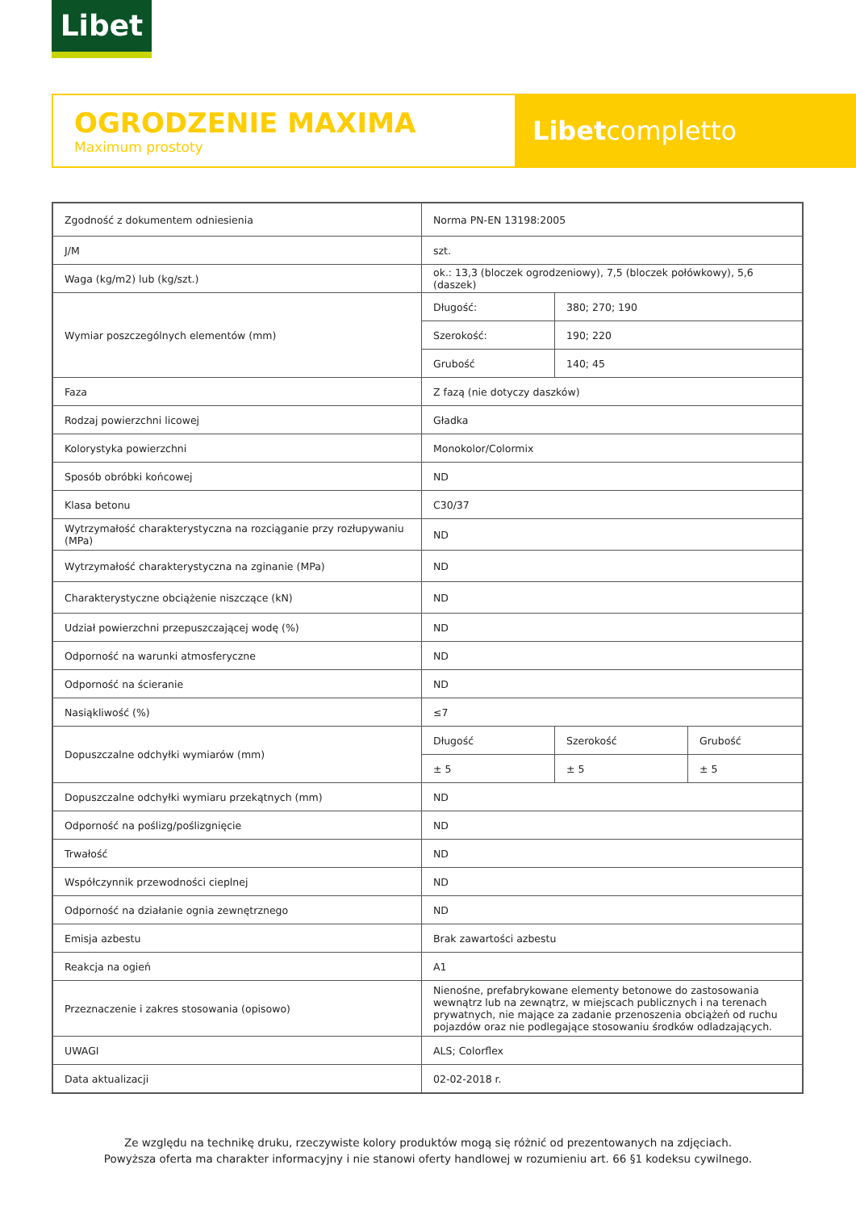Libet
OGRODZENIE MAXIMA
Maximum prostoty
Libetcompletto
| Zgodność z dokumentem odniesienia | Norma PN-EN 13198:2005 | | |
| J/M | szt. | | |
| Waga (kg/m2) lub (kg/szt.) | ok.: 13,3 (bloczek ogrodzeniowy), 7,5 (bloczek połówkowy), 5,6 (daszek) | | |
| Wymiar poszczególnych elementów (mm) | Długość: | 380; 270; 190 | |
| | Szerokość: | 190; 220 | |
| | Grubość | 140; 45 | |
| Faza | Z fazą (nie dotyczy daszków) | | |
| Rodzaj powierzchni licowej | Gładka | | |
| Kolorystyka powierzchni | Monokolor/Colormix | | |
| Sposób obróbki końcowej | ND | | |
| Klasa betonu | C30/37 | | |
| Wytrzymałość charakterystyczna na rozciąganie przy rozłupywaniu (MPa) | ND | | |
| Wytrzymałość charakterystyczna na zginanie (MPa) | ND | | |
| Charakterystyczne obciążenie niszczące (kN) | ND | | |
| Udział powierzchni przepuszczającej wodę (%) | ND | | |
| Odporność na warunki atmosferyczne | ND | | |
| Odporność na ścieranie | ND | | |
| Nasiąkliwość (%) | ≤7 | | |
| Dopuszczalne odchyłki wymiarów (mm) | Długość | Szerokość | Grubość |
| | ± 5 | ± 5 | ± 5 |
| Dopuszczalne odchyłki wymiaru przekątnych (mm) | ND | | |
| Odporność na poślizg/poślizgnięcie | ND | | |
| Trwałość | ND | | |
| Współczynnik przewodności cieplnej | ND | | |
| Odporność na działanie ognia zewnętrznego | ND | | |
| Emisja azbestu | Brak zawartości azbestu | | |
| Reakcja na ogień | A1 | | |
| Przeznaczenie i zakres stosowania (opisowo) | Nienośne, prefabrykowane elementy betonowe do zastosowania wewnątrz lub na zewnątrz, w miejscach publicznych i na terenach prywatnych, nie mające za zadanie przenoszenia obciążeń od ruchu pojazdów oraz nie podlegające stosowaniu środków odladzających. | | |
| UWAGI | ALS; Colorflex | | |
| Data aktualizacji | 02-02-2018 r. | | |
Ze względu na technikę druku, rzeczywiste kolory produktów mogą się różnić od prezentowanych na zdjęciach.
Powyższa oferta ma charakter informacyjny i nie stanowi oferty handlowej w rozumieniu art. 66 §1 kodeksu cywilnego.